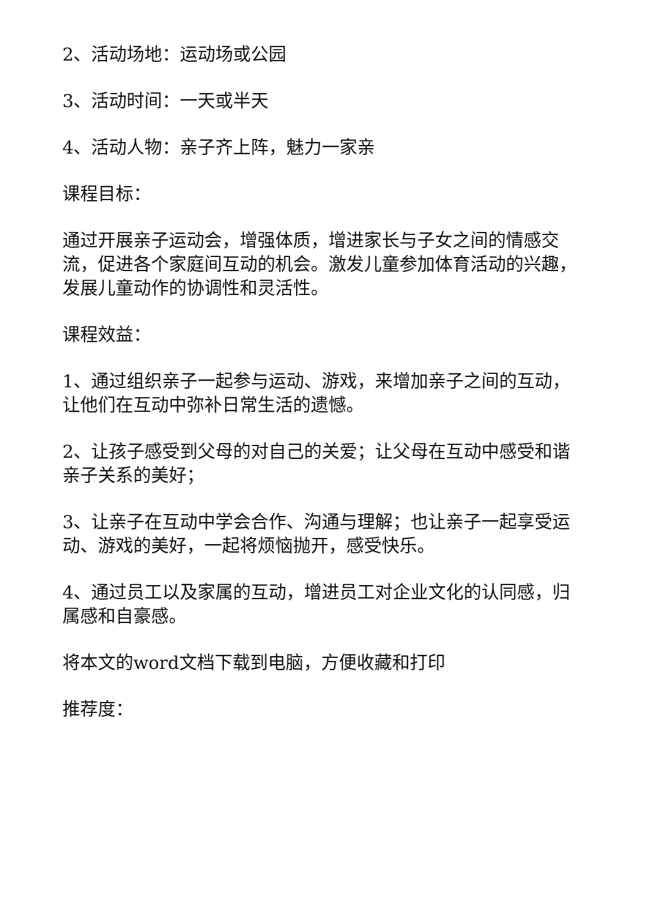2、活动场地：运动场或公园
3、活动时间：一天或半天
4、活动人物：亲子齐上阵，魅力一家亲
课程目标：
通过开展亲子运动会，增强体质，增进家长与子女之间的情感交流，促进各个家庭间互动的机会。激发儿童参加体育活动的兴趣，发展儿童动作的协调性和灵活性。
课程效益：
1、通过组织亲子一起参与运动、游戏，来增加亲子之间的互动，让他们在互动中弥补日常生活的遗憾。
2、让孩子感受到父母的对自己的关爱；让父母在互动中感受和谐亲子关系的美好；
3、让亲子在互动中学会合作、沟通与理解；也让亲子一起享受运动、游戏的美好，一起将烦恼抛开，感受快乐。
4、通过员工以及家属的互动，增进员工对企业文化的认同感，归属感和自豪感。
将本文的word文档下载到电脑，方便收藏和打印
推荐度：